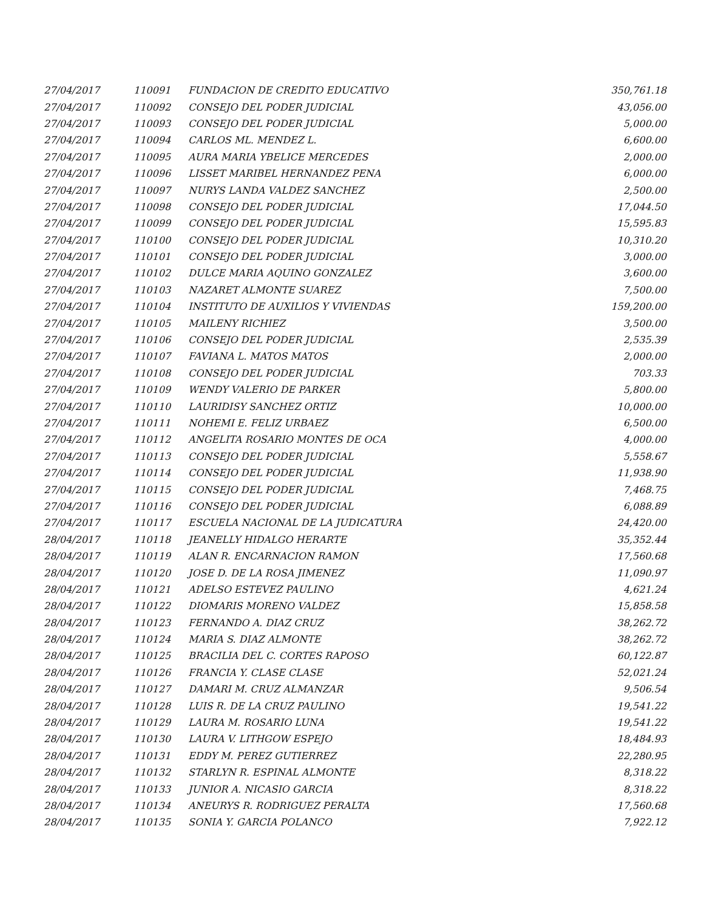| 27/04/2017 | 110091 | FUNDACION DE CREDITO EDUCATIVO | 350,761.18 |
| 27/04/2017 | 110092 | CONSEJO DEL PODER JUDICIAL | 43,056.00 |
| 27/04/2017 | 110093 | CONSEJO DEL PODER JUDICIAL | 5,000.00 |
| 27/04/2017 | 110094 | CARLOS ML. MENDEZ L. | 6,600.00 |
| 27/04/2017 | 110095 | AURA MARIA YBELICE MERCEDES | 2,000.00 |
| 27/04/2017 | 110096 | LISSET MARIBEL HERNANDEZ PENA | 6,000.00 |
| 27/04/2017 | 110097 | NURYS LANDA VALDEZ SANCHEZ | 2,500.00 |
| 27/04/2017 | 110098 | CONSEJO DEL PODER JUDICIAL | 17,044.50 |
| 27/04/2017 | 110099 | CONSEJO DEL PODER JUDICIAL | 15,595.83 |
| 27/04/2017 | 110100 | CONSEJO DEL PODER JUDICIAL | 10,310.20 |
| 27/04/2017 | 110101 | CONSEJO DEL PODER JUDICIAL | 3,000.00 |
| 27/04/2017 | 110102 | DULCE MARIA AQUINO GONZALEZ | 3,600.00 |
| 27/04/2017 | 110103 | NAZARET ALMONTE SUAREZ | 7,500.00 |
| 27/04/2017 | 110104 | INSTITUTO DE AUXILIOS Y VIVIENDAS | 159,200.00 |
| 27/04/2017 | 110105 | MAILENY RICHIEZ | 3,500.00 |
| 27/04/2017 | 110106 | CONSEJO DEL PODER JUDICIAL | 2,535.39 |
| 27/04/2017 | 110107 | FAVIANA L. MATOS MATOS | 2,000.00 |
| 27/04/2017 | 110108 | CONSEJO DEL PODER JUDICIAL | 703.33 |
| 27/04/2017 | 110109 | WENDY VALERIO DE PARKER | 5,800.00 |
| 27/04/2017 | 110110 | LAURIDISY SANCHEZ ORTIZ | 10,000.00 |
| 27/04/2017 | 110111 | NOHEMI E. FELIZ URBAEZ | 6,500.00 |
| 27/04/2017 | 110112 | ANGELITA ROSARIO MONTES DE OCA | 4,000.00 |
| 27/04/2017 | 110113 | CONSEJO DEL PODER JUDICIAL | 5,558.67 |
| 27/04/2017 | 110114 | CONSEJO DEL PODER JUDICIAL | 11,938.90 |
| 27/04/2017 | 110115 | CONSEJO DEL PODER JUDICIAL | 7,468.75 |
| 27/04/2017 | 110116 | CONSEJO DEL PODER JUDICIAL | 6,088.89 |
| 27/04/2017 | 110117 | ESCUELA NACIONAL DE LA JUDICATURA | 24,420.00 |
| 28/04/2017 | 110118 | JEANELLY HIDALGO HERARTE | 35,352.44 |
| 28/04/2017 | 110119 | ALAN R. ENCARNACION RAMON | 17,560.68 |
| 28/04/2017 | 110120 | JOSE D. DE LA ROSA JIMENEZ | 11,090.97 |
| 28/04/2017 | 110121 | ADELSO ESTEVEZ PAULINO | 4,621.24 |
| 28/04/2017 | 110122 | DIOMARIS MORENO VALDEZ | 15,858.58 |
| 28/04/2017 | 110123 | FERNANDO A. DIAZ CRUZ | 38,262.72 |
| 28/04/2017 | 110124 | MARIA S. DIAZ ALMONTE | 38,262.72 |
| 28/04/2017 | 110125 | BRACILIA DEL C. CORTES RAPOSO | 60,122.87 |
| 28/04/2017 | 110126 | FRANCIA Y. CLASE CLASE | 52,021.24 |
| 28/04/2017 | 110127 | DAMARI M. CRUZ ALMANZAR | 9,506.54 |
| 28/04/2017 | 110128 | LUIS R. DE LA CRUZ PAULINO | 19,541.22 |
| 28/04/2017 | 110129 | LAURA M. ROSARIO LUNA | 19,541.22 |
| 28/04/2017 | 110130 | LAURA V. LITHGOW ESPEJO | 18,484.93 |
| 28/04/2017 | 110131 | EDDY M. PEREZ GUTIERREZ | 22,280.95 |
| 28/04/2017 | 110132 | STARLYN R. ESPINAL ALMONTE | 8,318.22 |
| 28/04/2017 | 110133 | JUNIOR A. NICASIO GARCIA | 8,318.22 |
| 28/04/2017 | 110134 | ANEURYS R. RODRIGUEZ PERALTA | 17,560.68 |
| 28/04/2017 | 110135 | SONIA Y. GARCIA POLANCO | 7,922.12 |